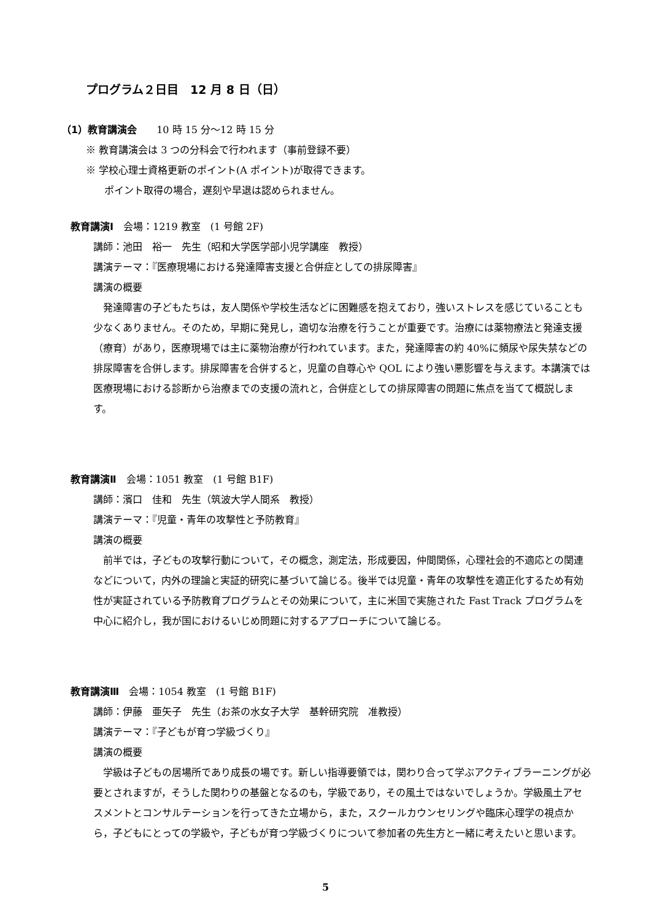プログラム２日目　12 月 8 日（日）
（1）教育講演会　　10 時 15 分～12 時 15 分
※ 教育講演会は 3 つの分科会で行われます（事前登録不要）
※ 学校心理士資格更新のポイント(A ポイント)が取得できます。
ポイント取得の場合，遅刻や早退は認められません。
教育講演Ⅰ　会場：1219 教室　(1 号館 2F)
講師：池田　裕一　先生（昭和大学医学部小児学講座　教授）
講演テーマ：『医療現場における発達障害支援と合併症としての排尿障害』
講演の概要
発達障害の子どもたちは，友人関係や学校生活などに困難感を抱えており，強いストレスを感じていることも少なくありません。そのため，早期に発見し，適切な治療を行うことが重要です。治療には薬物療法と発達支援（療育）があり，医療現場では主に薬物治療が行われています。また，発達障害の約 40%に頻尿や尿失禁などの排尿障害を合併します。排尿障害を合併すると，児童の自尊心や QOL により強い悪影響を与えます。本講演では医療現場における診断から治療までの支援の流れと，合併症としての排尿障害の問題に焦点を当てて概説します。
教育講演Ⅱ　会場：1051 教室　(1 号館 B1F)
講師：濱口　佳和　先生（筑波大学人間系　教授）
講演テーマ：『児童・青年の攻撃性と予防教育』
講演の概要
前半では，子どもの攻撃行動について，その概念，測定法，形成要因，仲間関係，心理社会的不適応との関連などについて，内外の理論と実証的研究に基づいて論じる。後半では児童・青年の攻撃性を適正化するため有効性が実証されている予防教育プログラムとその効果について，主に米国で実施された Fast Track プログラムを中心に紹介し，我が国におけるいじめ問題に対するアプローチについて論じる。
教育講演Ⅲ　会場：1054 教室　(1 号館 B1F)
講師：伊藤　亜矢子　先生（お茶の水女子大学　基幹研究院　准教授）
講演テーマ：『子どもが育つ学級づくり』
講演の概要
学級は子どもの居場所であり成長の場です。新しい指導要領では，関わり合って学ぶアクティブラーニングが必要とされますが，そうした関わりの基盤となるのも，学級であり，その風土ではないでしょうか。学級風土アセスメントとコンサルテーションを行ってきた立場から，また，スクールカウンセリングや臨床心理学の視点から，子どもにとっての学級や，子どもが育つ学級づくりについて参加者の先生方と一緒に考えたいと思います。
5